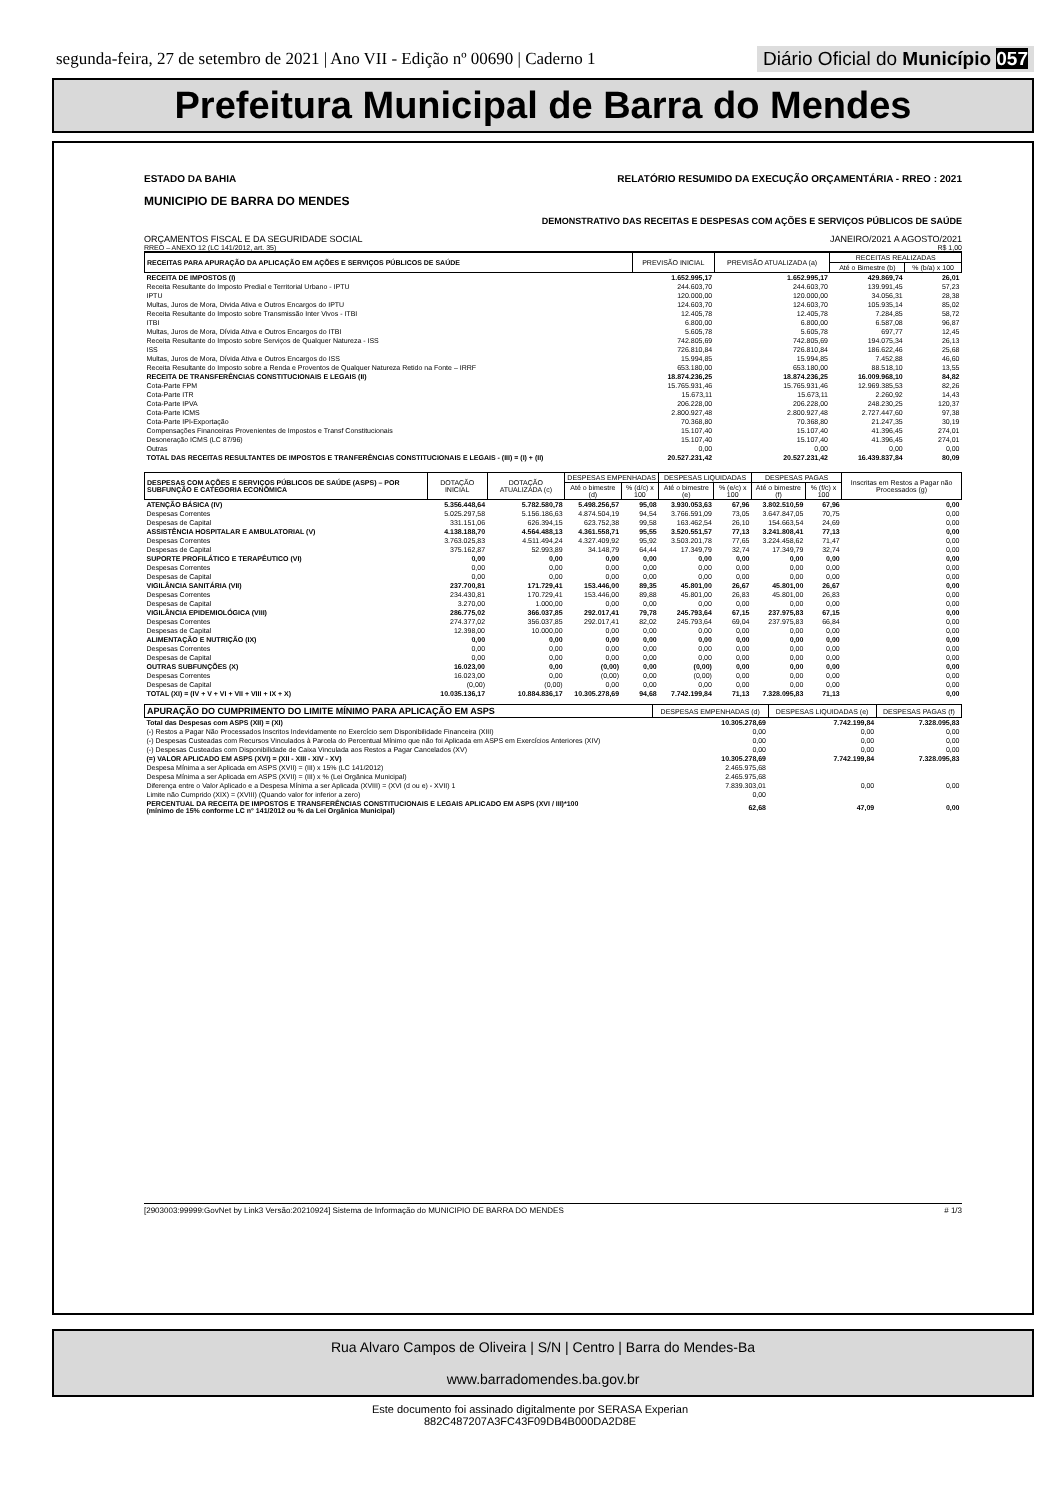segunda-feira, 27 de setembro de 2021 | Ano VII - Edição nº 00690 | Caderno 1 Diário Oficial do Município 057
Prefeitura Municipal de Barra do Mendes
ESTADO DA BAHIA RELATÓRIO RESUMIDO DA EXECUÇÃO ORÇAMENTÁRIA - RREO : 2021
MUNICIPIO DE BARRA DO MENDES
DEMONSTRATIVO DAS RECEITAS E DESPESAS COM AÇÕES E SERVIÇOS PÚBLICOS DE SAÚDE
ORÇAMENTOS FISCAL E DA SEGURIDADE SOCIAL JANEIRO/2021 A AGOSTO/2021
RREO – ANEXO 12 (LC 141/2012, art. 35) R$ 1,00
| RECEITAS PARA APURAÇÃO DA APLICAÇÃO EM AÇÕES E SERVIÇOS PÚBLICOS DE SAÚDE | PREVISÃO INICIAL | PREVISÃO ATUALIZADA (a) | RECEITAS REALIZADAS | |
| --- | --- | --- | --- | --- |
| | | | Até o Bimestre (b) | % (b/a) x 100 |
| RECEITA DE IMPOSTOS (I) | 1.652.995,17 | 1.652.995,17 | 429.869,74 | 26,01 |
| Receita Resultante do Imposto Predial e Territorial Urbano - IPTU | 244.603,70 | 244.603,70 | 139.991,45 | 57,23 |
| IPTU | 120.000,00 | 120.000,00 | 34.056,31 | 28,38 |
| Multas, Juros de Mora, Divida Ativa e Outros Encargos do IPTU | 124.603,70 | 124.603,70 | 105.935,14 | 85,02 |
| Receita Resultante do Imposto sobre Transmissão Inter Vivos - ITBI | 12.405,78 | 12.405,78 | 7.284,85 | 58,72 |
| ITBI | 6.800,00 | 6.800,00 | 6.587,08 | 96,87 |
| Multas, Juros de Mora, Dívida Ativa e Outros Encargos do ITBI | 5.605,78 | 5.605,78 | 697,77 | 12,45 |
| Receita Resultante do Imposto sobre Serviços de Qualquer Natureza - ISS | 742.805,69 | 742.805,69 | 194.075,34 | 26,13 |
| ISS | 726.810,84 | 726.810,84 | 186.622,46 | 25,68 |
| Multas, Juros de Mora, Dívida Ativa e Outros Encargos do ISS | 15.994,85 | 15.994,85 | 7.452,88 | 46,60 |
| Receita Resultante do Imposto sobre a Renda e Proventos de Qualquer Natureza Retido na Fonte – IRRF | 653.180,00 | 653.180,00 | 88.518,10 | 13,55 |
| RECEITA DE TRANSFERÊNCIAS CONSTITUCIONAIS E LEGAIS (II) | 18.874.236,25 | 18.874.236,25 | 16.009.968,10 | 84,82 |
| Cota-Parte FPM | 15.765.931,46 | 15.765.931,46 | 12.969.385,53 | 82,26 |
| Cota-Parte ITR | 15.673,11 | 15.673,11 | 2.260,92 | 14,43 |
| Cota-Parte IPVA | 206.228,00 | 206.228,00 | 248.230,25 | 120,37 |
| Cota-Parte ICMS | 2.800.927,48 | 2.800.927,48 | 2.727.447,60 | 97,38 |
| Cota-Parte IPI-Exportação | 70.368,80 | 70.368,80 | 21.247,35 | 30,19 |
| Compensações Financeiras Provenientes de Impostos e Transf Constitucionais | 15.107,40 | 15.107,40 | 41.396,45 | 274,01 |
| Desoneração ICMS (LC 87/96) | 15.107,40 | 15.107,40 | 41.396,45 | 274,01 |
| Outras | 0,00 | 0,00 | 0,00 | 0,00 |
| TOTAL DAS RECEITAS RESULTANTES DE IMPOSTOS E TRANFERÊNCIAS CONSTITUCIONAIS E LEGAIS - (III) = (I) + (II) | 20.527.231,42 | 20.527.231,42 | 16.439.837,84 | 80,09 |
| DESPESAS COM AÇÕES E SERVIÇOS PÚBLICOS DE SAÚDE (ASPS) – POR SUBFUNÇÃO E CATEGORIA ECONÔMICA | DOTAÇÃO INICIAL | DOTAÇÃO ATUALIZADA (c) | DESPESAS EMPENHADAS | | DESPESAS LIQUIDADAS | | DESPESAS PAGAS | | Inscritas em Restos a Pagar não Processados (g) |
| --- | --- | --- | --- | --- | --- | --- | --- | --- | --- |
| | | | Até o bimestre (d) | % (d/c) x 100 | Até o bimestre (e) | % (e/c) x 100 | Até o bimestre (f) | % (f/c) x 100 | |
| ATENÇÃO BÁSICA (IV) | 5.356.448,64 | 5.782.580,78 | 5.498.256,57 | 95,08 | 3.930.053,63 | 67,96 | 3.802.510,59 | 67,96 | 0,00 |
| Despesas Correntes | 5.025.297,58 | 5.156.186,63 | 4.874.504,19 | 94,54 | 3.766.591,09 | 73,05 | 3.647.847,05 | 70,75 | 0,00 |
| Despesas de Capital | 331.151,06 | 626.394,15 | 623.752,38 | 99,58 | 163.462,54 | 26,10 | 154.663,54 | 24,69 | 0,00 |
| ASSISTÊNCIA HOSPITALAR E AMBULATORIAL (V) | 4.138.188,70 | 4.564.488,13 | 4.361.558,71 | 95,55 | 3.520.551,57 | 77,13 | 3.241.808,41 | 77,13 | 0,00 |
| Despesas Correntes | 3.763.025,83 | 4.511.494,24 | 4.327.409,92 | 95,92 | 3.503.201,78 | 77,65 | 3.224.458,62 | 71,47 | 0,00 |
| Despesas de Capital | 375.162,87 | 52.993,89 | 34.148,79 | 64,44 | 17.349,79 | 32,74 | 17.349,79 | 32,74 | 0,00 |
| SUPORTE PROFILÁTICO E TERAPÊUTICO (VI) | 0,00 | 0,00 | 0,00 | 0,00 | 0,00 | 0,00 | 0,00 | 0,00 | 0,00 |
| Despesas Correntes | 0,00 | 0,00 | 0,00 | 0,00 | 0,00 | 0,00 | 0,00 | 0,00 | 0,00 |
| Despesas de Capital | 0,00 | 0,00 | 0,00 | 0,00 | 0,00 | 0,00 | 0,00 | 0,00 | 0,00 |
| VIGILÂNCIA SANITÁRIA (VII) | 237.700,81 | 171.729,41 | 153.446,00 | 89,35 | 45.801,00 | 26,67 | 45.801,00 | 26,67 | 0,00 |
| Despesas Correntes | 234.430,81 | 170.729,41 | 153.446,00 | 89,88 | 45.801,00 | 26,83 | 45.801,00 | 26,83 | 0,00 |
| Despesas de Capital | 3.270,00 | 1.000,00 | 0,00 | 0,00 | 0,00 | 0,00 | 0,00 | 0,00 | 0,00 |
| VIGILÂNCIA EPIDEMIOLÓGICA (VIII) | 286.775,02 | 366.037,85 | 292.017,41 | 79,78 | 245.793,64 | 67,15 | 237.975,83 | 67,15 | 0,00 |
| Despesas Correntes | 274.377,02 | 356.037,85 | 292.017,41 | 82,02 | 245.793,64 | 69,04 | 237.975,83 | 66,84 | 0,00 |
| Despesas de Capital | 12.398,00 | 10.000,00 | 0,00 | 0,00 | 0,00 | 0,00 | 0,00 | 0,00 | 0,00 |
| ALIMENTAÇÃO E NUTRIÇÃO (IX) | 0,00 | 0,00 | 0,00 | 0,00 | 0,00 | 0,00 | 0,00 | 0,00 | 0,00 |
| Despesas Correntes | 0,00 | 0,00 | 0,00 | 0,00 | 0,00 | 0,00 | 0,00 | 0,00 | 0,00 |
| Despesas de Capital | 0,00 | 0,00 | 0,00 | 0,00 | 0,00 | 0,00 | 0,00 | 0,00 | 0,00 |
| OUTRAS SUBFUNÇÕES (X) | 16.023,00 | 0,00 | (0,00) | 0,00 | (0,00) | 0,00 | 0,00 | 0,00 | 0,00 |
| Despesas Correntes | 16.023,00 | 0,00 | (0,00) | 0,00 | (0,00) | 0,00 | 0,00 | 0,00 | 0,00 |
| Despesas de Capital | (0,00) | (0,00) | 0,00 | 0,00 | 0,00 | 0,00 | 0,00 | 0,00 | 0,00 |
| TOTAL (XI) = (IV + V + VI + VII + VIII + IX + X) | 10.035.136,17 | 10.884.836,17 | 10.305.278,69 | 94,68 | 7.742.199,84 | 71,13 | 7.328.095,83 | 71,13 | 0,00 |
| APURAÇÃO DO CUMPRIMENTO DO LIMITE MÍNIMO PARA APLICAÇÃO EM ASPS | DESPESAS EMPENHADAS (d) | DESPESAS LIQUIDADAS (e) | DESPESAS PAGAS (f) |
| --- | --- | --- | --- |
| Total das Despesas com ASPS (XII) = (XI) | 10.305.278,69 | 7.742.199,84 | 7.328.095,83 |
| (-) Restos a Pagar Não Processados Inscritos Indevidamente no Exercício sem Disponibilidade Financeira (XIII) | 0,00 | 0,00 | 0,00 |
| (-) Despesas Custeadas com Recursos Vinculados à Parcela do Percentual Mínimo que não foi Aplicada em ASPS em Exercícios Anteriores (XIV) | 0,00 | 0,00 | 0,00 |
| (-) Despesas Custeadas com Disponibilidade de Caixa Vinculada aos Restos a Pagar Cancelados (XV) | 0,00 | 0,00 | 0,00 |
| (=) VALOR APLICADO EM ASPS (XVI) = (XII - XIII - XIV - XV) | 10.305.278,69 | 7.742.199,84 | 7.328.095,83 |
| Despesa Mínima a ser Aplicada em ASPS (XVII) = (III) x 15% (LC 141/2012) | 2.465.975,68 | | |
| Despesa Mínima a ser Aplicada em ASPS (XVII) = (III) x % (Lei Orgânica Municipal) | 2.465.975,68 | | |
| Diferença entre o Valor Aplicado e a Despesa Mínima a ser Aplicada (XVIII) = (XVI (d ou e) - XVII) 1 | 7.839.303,01 | 0,00 | 0,00 |
| Limite não Cumprido (XIX) = (XVIII) (Quando valor for inferior a zero) | 0,00 | | |
| PERCENTUAL DA RECEITA DE IMPOSTOS E TRANSFERÊNCIAS CONSTITUCIONAIS E LEGAIS APLICADO EM ASPS (XVI / III)*100 (mínimo de 15% conforme LC n° 141/2012 ou % da Lei Orgânica Municipal) | 62,68 | 47,09 | 0,00 |
[2903003:99999:GovNet by Link3 Versão:20210924] Sistema de Informação do MUNICIPIO DE BARRA DO MENDES # 1/3
Rua Alvaro Campos de Oliveira | S/N | Centro | Barra do Mendes-Ba
www.barradomendes.ba.gov.br
Este documento foi assinado digitalmente por SERASA Experian
882C487207A3FC43F09DB4B000DA2D8E